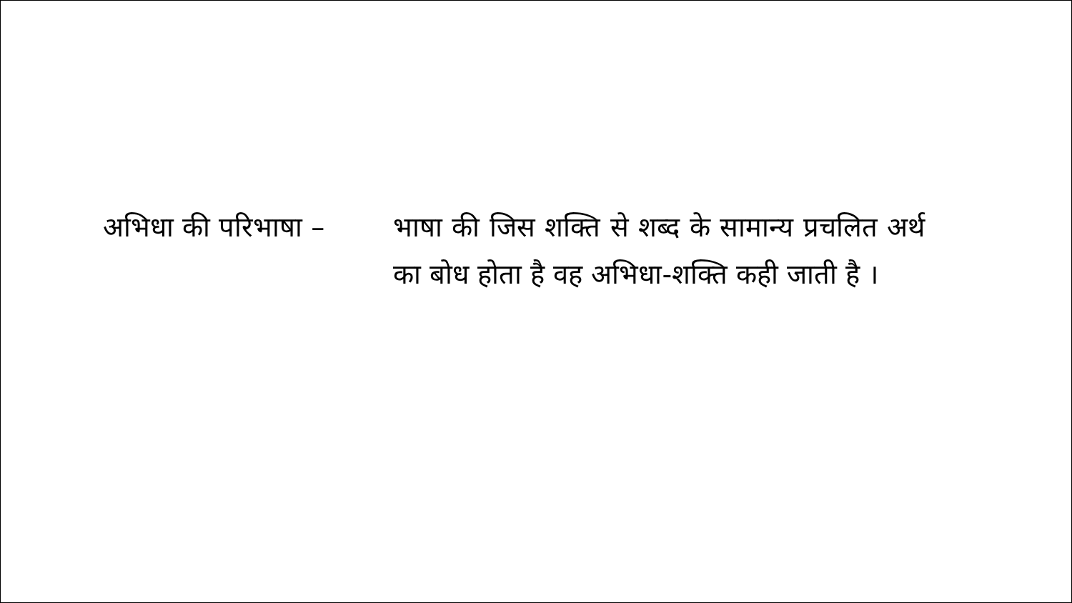अभिधा की परिभाषा – भाषा की जिस शक्ति से शब्द के सामान्य प्रचलित अर्थ का बोध होता है वह अभिधा-शक्ति कही जाती है ।